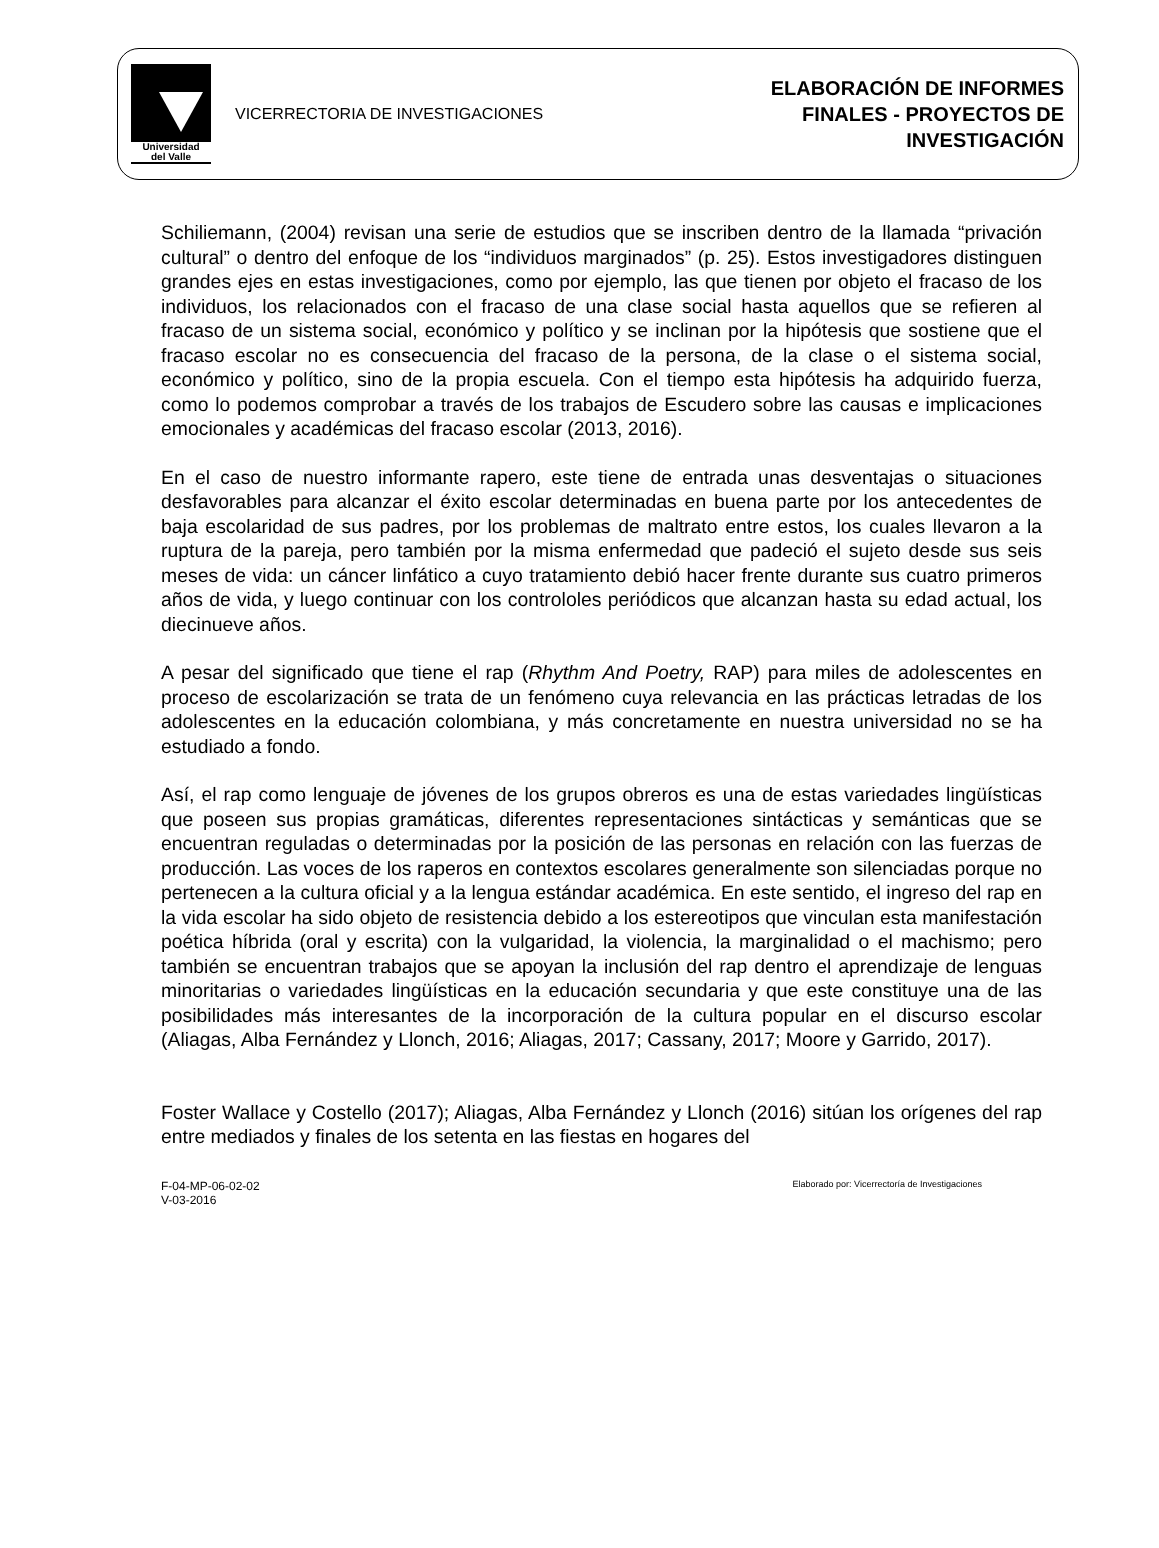Universidad
del Valle
VICERRECTORIA DE INVESTIGACIONES
ELABORACIÓN DE INFORMES
FINALES - PROYECTOS DE
INVESTIGACIÓN
Schiliemann, (2004) revisan una serie de estudios que se inscriben dentro de la llamada “privación cultural” o dentro del enfoque de los “individuos marginados” (p. 25). Estos investigadores distinguen grandes ejes en estas investigaciones, como por ejemplo, las que tienen por objeto el fracaso de los individuos, los relacionados con el fracaso de una clase social hasta aquellos que se refieren al fracaso de un sistema social, económico y político y se inclinan por la hipótesis que sostiene que el fracaso escolar no es consecuencia del fracaso de la persona, de la clase o el sistema social, económico y político, sino de la propia escuela. Con el tiempo esta hipótesis ha adquirido fuerza, como lo podemos comprobar a través de los trabajos de Escudero sobre las causas e implicaciones emocionales y académicas del fracaso escolar (2013, 2016).
En el caso de nuestro informante rapero, este tiene de entrada unas desventajas o situaciones desfavorables para alcanzar el éxito escolar determinadas en buena parte por los antecedentes de baja escolaridad de sus padres, por los problemas de maltrato entre estos, los cuales llevaron a la ruptura de la pareja, pero también por la misma enfermedad que padeció el sujeto desde sus seis meses de vida: un cáncer linfático a cuyo tratamiento debió hacer frente durante sus cuatro primeros años de vida, y luego continuar con los controloles periódicos que alcanzan hasta su edad actual, los diecinueve años.
A pesar del significado que tiene el rap (Rhythm And Poetry, RAP) para miles de adolescentes en proceso de escolarización se trata de un fenómeno cuya relevancia en las prácticas letradas de los adolescentes en la educación colombiana, y más concretamente en nuestra universidad no se ha estudiado a fondo.
Así, el rap como lenguaje de jóvenes de los grupos obreros es una de estas variedades lingüísticas que poseen sus propias gramáticas, diferentes representaciones sintácticas y semánticas que se encuentran reguladas o determinadas por la posición de las personas en relación con las fuerzas de producción. Las voces de los raperos en contextos escolares generalmente son silenciadas porque no pertenecen a la cultura oficial y a la lengua estándar académica. En este sentido, el ingreso del rap en la vida escolar ha sido objeto de resistencia debido a los estereotipos que vinculan esta manifestación poética híbrida (oral y escrita) con la vulgaridad, la violencia, la marginalidad o el machismo; pero también se encuentran trabajos que se apoyan la inclusión del rap dentro el aprendizaje de lenguas minoritarias o variedades lingüísticas en la educación secundaria y que este constituye una de las posibilidades más interesantes de la incorporación de la cultura popular en el discurso escolar (Aliagas, Alba Fernández y Llonch, 2016; Aliagas, 2017; Cassany, 2017; Moore y Garrido, 2017).
Foster Wallace y Costello (2017); Aliagas, Alba Fernández y Llonch (2016) sitúan los orígenes del rap entre mediados y finales de los setenta en las fiestas en hogares del
F-04-MP-06-02-02
V-03-2016
Elaborado por: Vicerrectoría de Investigaciones